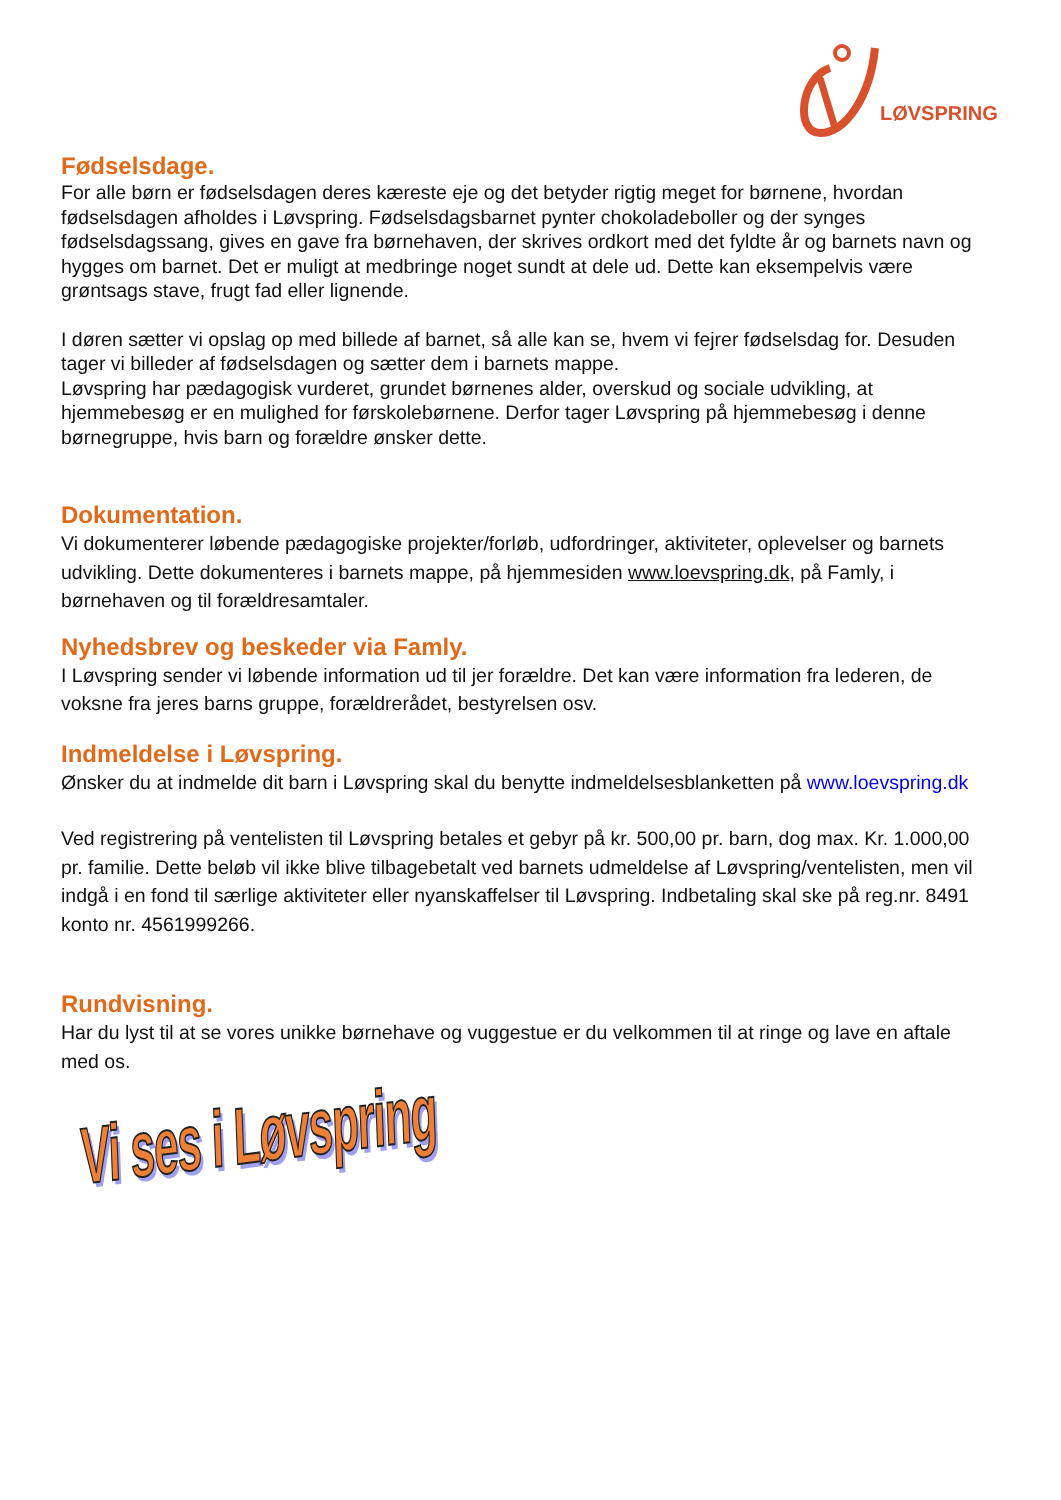LØVSPRING
Fødselsdage.
For alle børn er fødselsdagen deres kæreste eje og det betyder rigtig meget for børnene, hvordan fødselsdagen afholdes i Løvspring. Fødselsdagsbarnet pynter chokoladeboller og der synges fødselsdagssang, gives en gave fra børnehaven, der skrives ordkort med det fyldte år og barnets navn og hygges om barnet. Det er muligt at medbringe noget sundt at dele ud. Dette kan eksempelvis være grøntsags stave, frugt fad eller lignende.
I døren sætter vi opslag op med billede af barnet, så alle kan se, hvem vi fejrer fødselsdag for. Desuden tager vi billeder af fødselsdagen og sætter dem i barnets mappe.
Løvspring har pædagogisk vurderet, grundet børnenes alder, overskud og sociale udvikling, at hjemmebesøg er en mulighed for førskolebørnene. Derfor tager Løvspring på hjemmebesøg i denne børnegruppe, hvis barn og forældre ønsker dette.
Dokumentation.
Vi dokumenterer løbende pædagogiske projekter/forløb, udfordringer, aktiviteter, oplevelser og barnets udvikling. Dette dokumenteres i barnets mappe, på hjemmesiden www.loevspring.dk, på Famly, i børnehaven og til forældresamtaler.
Nyhedsbrev og beskeder via Famly.
I Løvspring sender vi løbende information ud til jer forældre. Det kan være information fra lederen, de voksne fra jeres barns gruppe, forældrerådet, bestyrelsen osv.
Indmeldelse i Løvspring.
Ønsker du at indmelde dit barn i Løvspring skal du benytte indmeldelsesblanketten på www.loevspring.dk
Ved registrering på ventelisten til Løvspring betales et gebyr på kr. 500,00 pr. barn, dog max. Kr. 1.000,00 pr. familie. Dette beløb vil ikke blive tilbagebetalt ved barnets udmeldelse af Løvspring/ventelisten, men vil indgå i en fond til særlige aktiviteter eller nyanskaffelser til Løvspring. Indbetaling skal ske på reg.nr. 8491 konto nr. 4561999266.
Rundvisning.
Har du lyst til at se vores unikke børnehave og vuggestue er du velkommen til at ringe og lave en aftale med os.
Vi ses i Løvspring